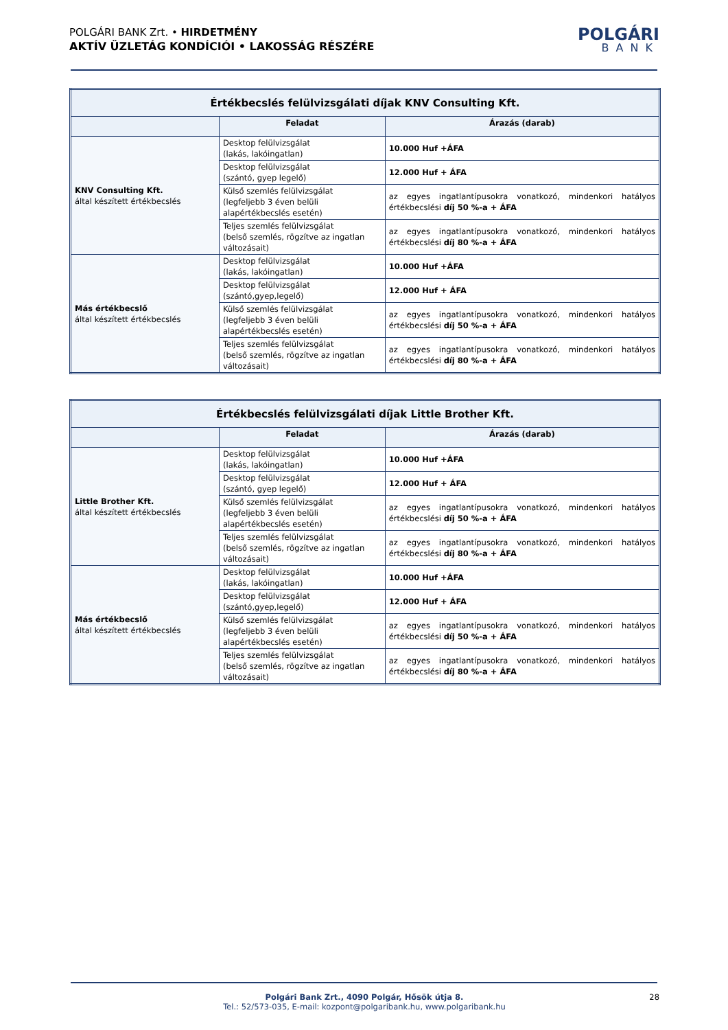POLGÁRI BANK Zrt. • HIRDETMÉNY
AKTÍV ÜZLETÁG KONDÍCIÓI • LAKOSSÁG RÉSZÉRE
POLGÁRI
BANK
| Értékbecslés felülvizsgálati díjak KNV Consulting Kft. | | |
| --- | --- | --- |
| | Feladat | Árazás (darab) |
| KNV Consulting Kft. által készített értékbecslés | Desktop felülvizsgálat (lakás, lakóingatlan) | 10.000 Huf +ÁFA |
| | Desktop felülvizsgálat (szántó, gyep legelő) | 12.000 Huf + ÁFA |
| | Külső szemlés felülvizsgálat (legfeljebb 3 éven belüli alapértékbecslés esetén) | az egyes ingatlantípusokra vonatkozó, mindenkori hatályos értékbecslési díj 50 %-a + ÁFA |
| | Teljes szemlés felülvizsgálat (belső szemlés, rögzítve az ingatlan változásait) | az egyes ingatlantípusokra vonatkozó, mindenkori hatályos értékbecslési díj 80 %-a + ÁFA |
| Más értékbecslő által készített értékbecslés | Desktop felülvizsgálat (lakás, lakóingatlan) | 10.000 Huf +ÁFA |
| | Desktop felülvizsgálat (szántó,gyep,legelő) | 12.000 Huf + ÁFA |
| | Külső szemlés felülvizsgálat (legfeljebb 3 éven belüli alapértékbecslés esetén) | az egyes ingatlantípusokra vonatkozó, mindenkori hatályos értékbecslési díj 50 %-a + ÁFA |
| | Teljes szemlés felülvizsgálat (belső szemlés, rögzítve az ingatlan változásait) | az egyes ingatlantípusokra vonatkozó, mindenkori hatályos értékbecslési díj 80 %-a + ÁFA |
| Értékbecslés felülvizsgálati díjak Little Brother Kft. | | |
| --- | --- | --- |
| | Feladat | Árazás (darab) |
| Little Brother Kft. által készített értékbecslés | Desktop felülvizsgálat (lakás, lakóingatlan) | 10.000 Huf +ÁFA |
| | Desktop felülvizsgálat (szántó, gyep legelő) | 12.000 Huf + ÁFA |
| | Külső szemlés felülvizsgálat (legfeljebb 3 éven belüli alapértékbecslés esetén) | az egyes ingatlantípusokra vonatkozó, mindenkori hatályos értékbecslési díj 50 %-a + ÁFA |
| | Teljes szemlés felülvizsgálat (belső szemlés, rögzítve az ingatlan változásait) | az egyes ingatlantípusokra vonatkozó, mindenkori hatályos értékbecslési díj 80 %-a + ÁFA |
| Más értékbecslő által készített értékbecslés | Desktop felülvizsgálat (lakás, lakóingatlan) | 10.000 Huf +ÁFA |
| | Desktop felülvizsgálat (szántó,gyep,legelő) | 12.000 Huf + ÁFA |
| | Külső szemlés felülvizsgálat (legfeljebb 3 éven belüli alapértékbecslés esetén) | az egyes ingatlantípusokra vonatkozó, mindenkori hatályos értékbecslési díj 50 %-a + ÁFA |
| | Teljes szemlés felülvizsgálat (belső szemlés, rögzítve az ingatlan változásait) | az egyes ingatlantípusokra vonatkozó, mindenkori hatályos értékbecslési díj 80 %-a + ÁFA |
Polgári Bank Zrt., 4090 Polgár, Hősök útja 8.
Tel.: 52/573-035, E-mail: kozpont@polgaribank.hu, www.polgaribank.hu
28